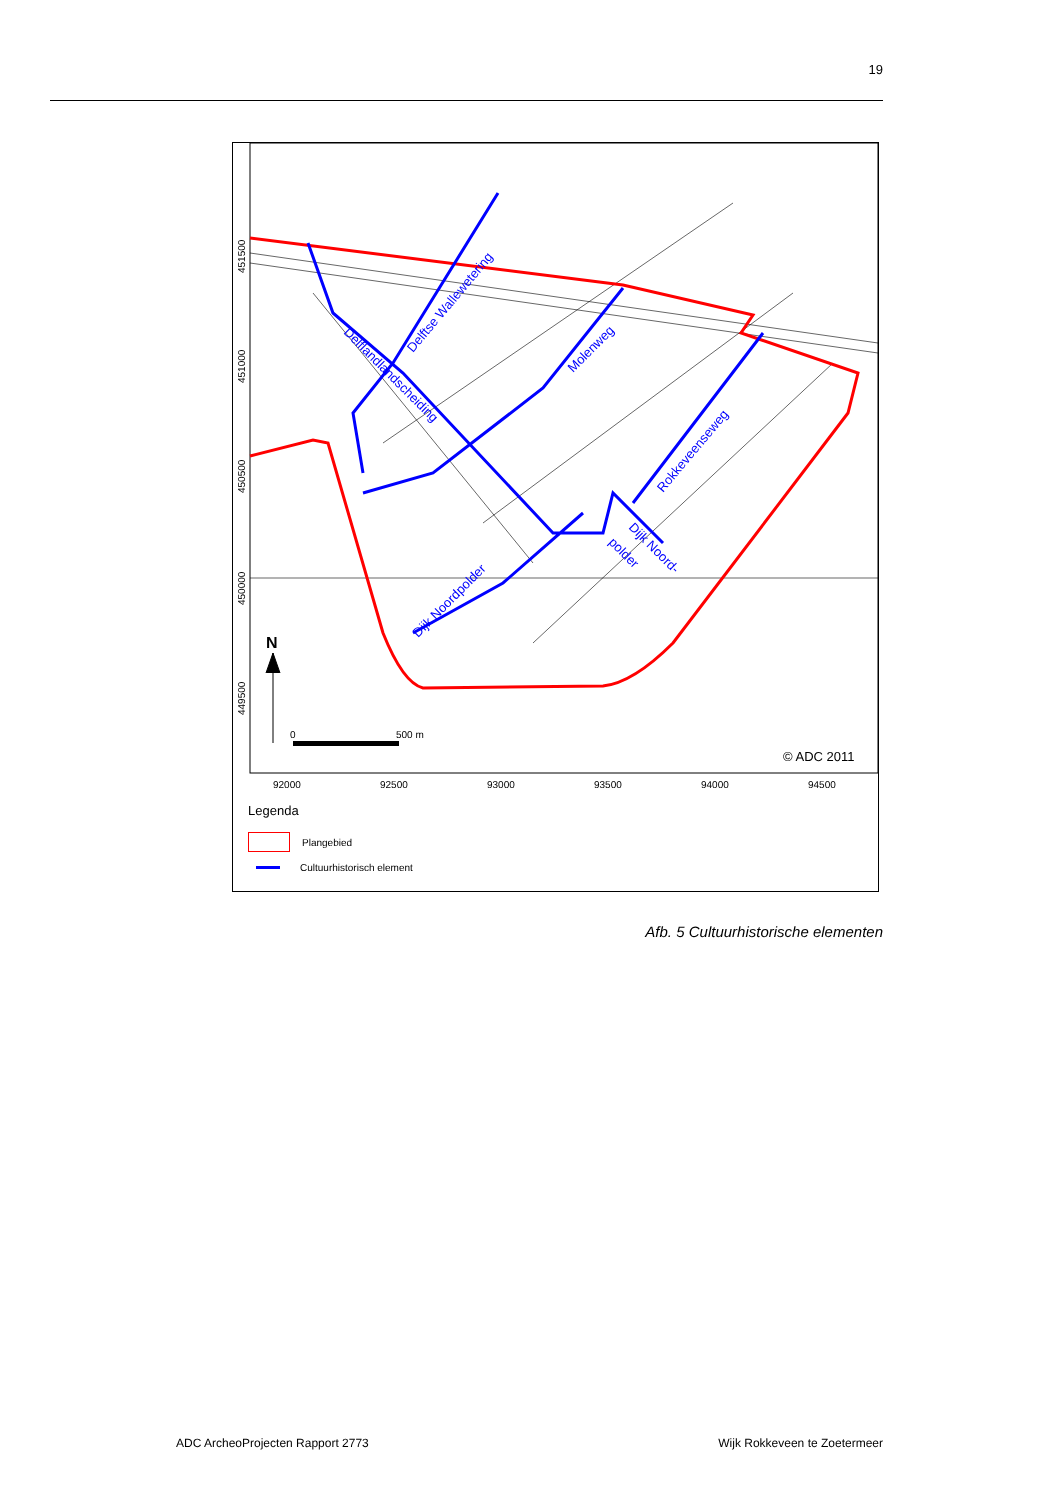19
92000
92500
93000
93500
94000
94500
451500
451000
450500
450000
449500
Delftse Wallewetering
Delflandlandscheiding
Molenweg
Rokkeveenseweg
Dijk Noord-
polder
Dijk Noordpolder
N
0
500 m
© ADC 2011
Legenda
Plangebied
Cultuurhistorisch element
Afb. 5 Cultuurhistorische elementen
ADC ArcheoProjecten Rapport 2773
Wijk Rokkeveen te Zoetermeer